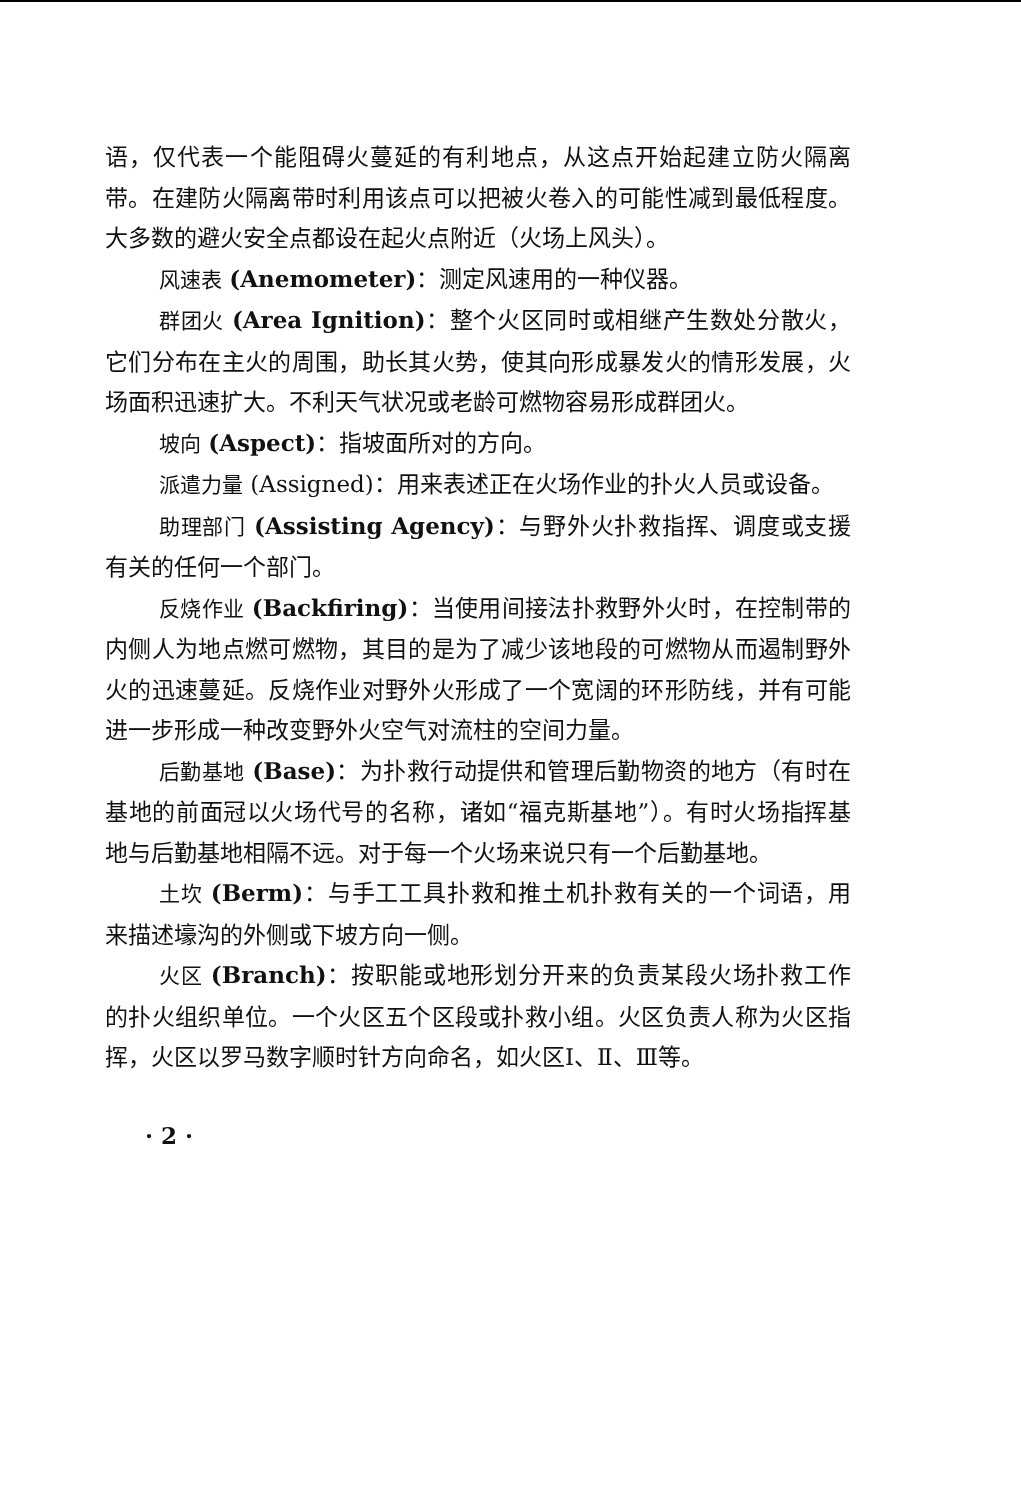语，仅代表一个能阻碍火蔓延的有利地点，从这点开始起建立防火隔离带。在建防火隔离带时利用该点可以把被火卷入的可能性减到最低程度。大多数的避火安全点都设在起火点附近（火场上风头）。
风速表 (Anemometer)：测定风速用的一种仪器。
群团火 (Area Ignition)：整个火区同时或相继产生数处分散火，它们分布在主火的周围，助长其火势，使其向形成暴发火的情形发展，火场面积迅速扩大。不利天气状况或老龄可燃物容易形成群团火。
坡向 (Aspect)：指坡面所对的方向。
派遣力量 (Assigned)：用来表述正在火场作业的扑火人员或设备。
助理部门 (Assisting Agency)：与野外火扑救指挥、调度或支援有关的任何一个部门。
反烧作业 (Backfiring)：当使用间接法扑救野外火时，在控制带的内侧人为地点燃可燃物，其目的是为了减少该地段的可燃物从而遏制野外火的迅速蔓延。反烧作业对野外火形成了一个宽阔的环形防线，并有可能进一步形成一种改变野外火空气对流柱的空间力量。
后勤基地 (Base)：为扑救行动提供和管理后勤物资的地方（有时在基地的前面冠以火场代号的名称，诸如“福克斯基地”）。有时火场指挥基地与后勤基地相隔不远。对于每一个火场来说只有一个后勤基地。
土坎 (Berm)：与手工工具扑救和推土机扑救有关的一个词语，用来描述壕沟的外侧或下坡方向一侧。
火区 (Branch)：按职能或地形划分开来的负责某段火场扑救工作的扑火组织单位。一个火区五个区段或扑救小组。火区负责人称为火区指挥，火区以罗马数字顺时针方向命名，如火区Ⅰ、Ⅱ、Ⅲ等。
· 2 ·